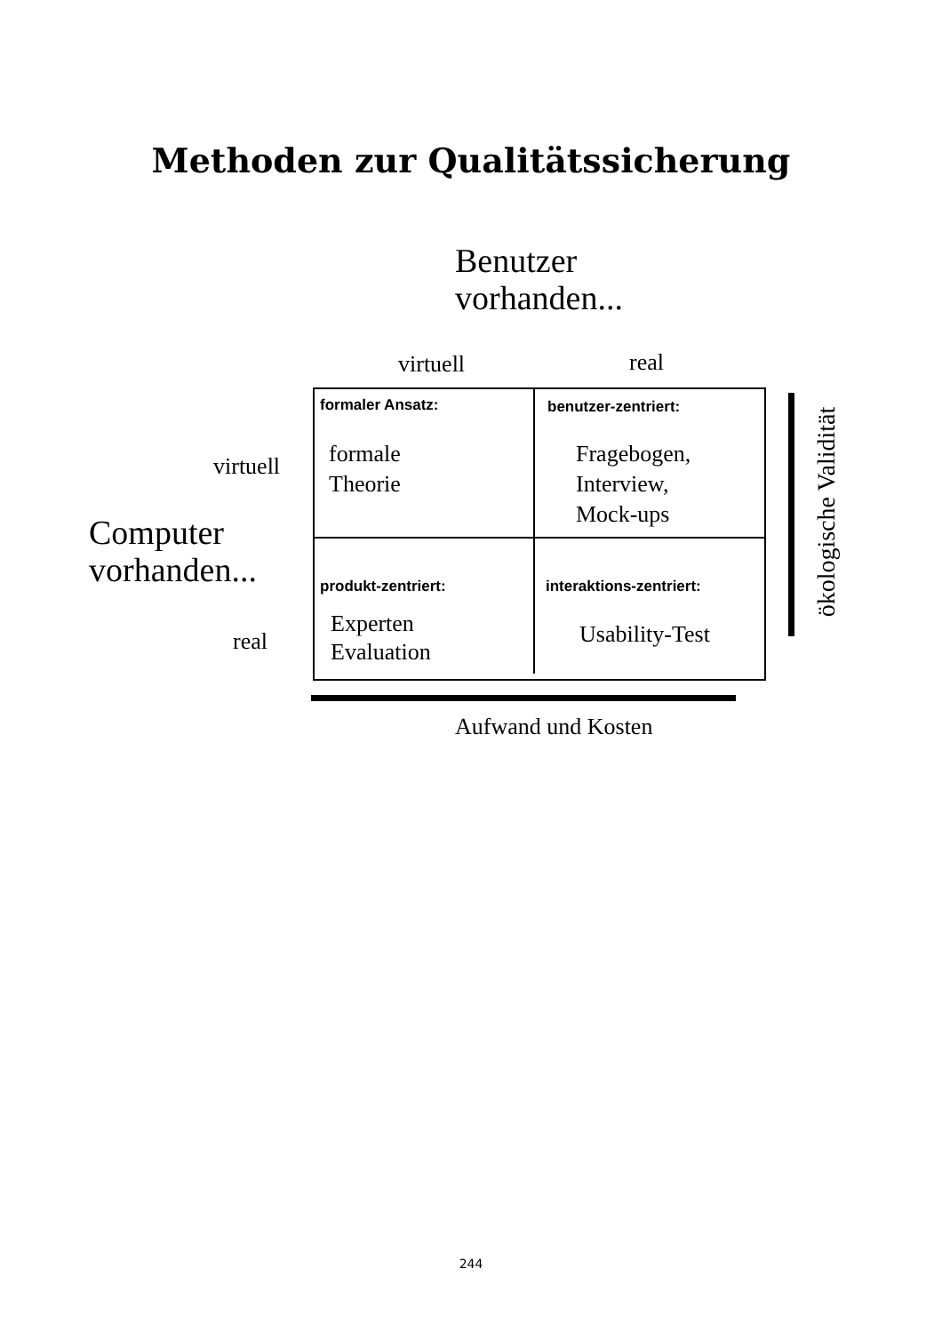Methoden zur Qualitätssicherung
Benutzer
vorhanden...
virtuell real
Computer
vorhanden...
virtuell
real
formaler Ansatz: benutzer-zentriert:
formale
Theorie
Fragebogen,
Interview,
Mock-ups
produkt-zentriert: interaktions-zentriert:
Experten
Evaluation
Usability-Test
Aufwand und Kosten
ökologische Validität
244